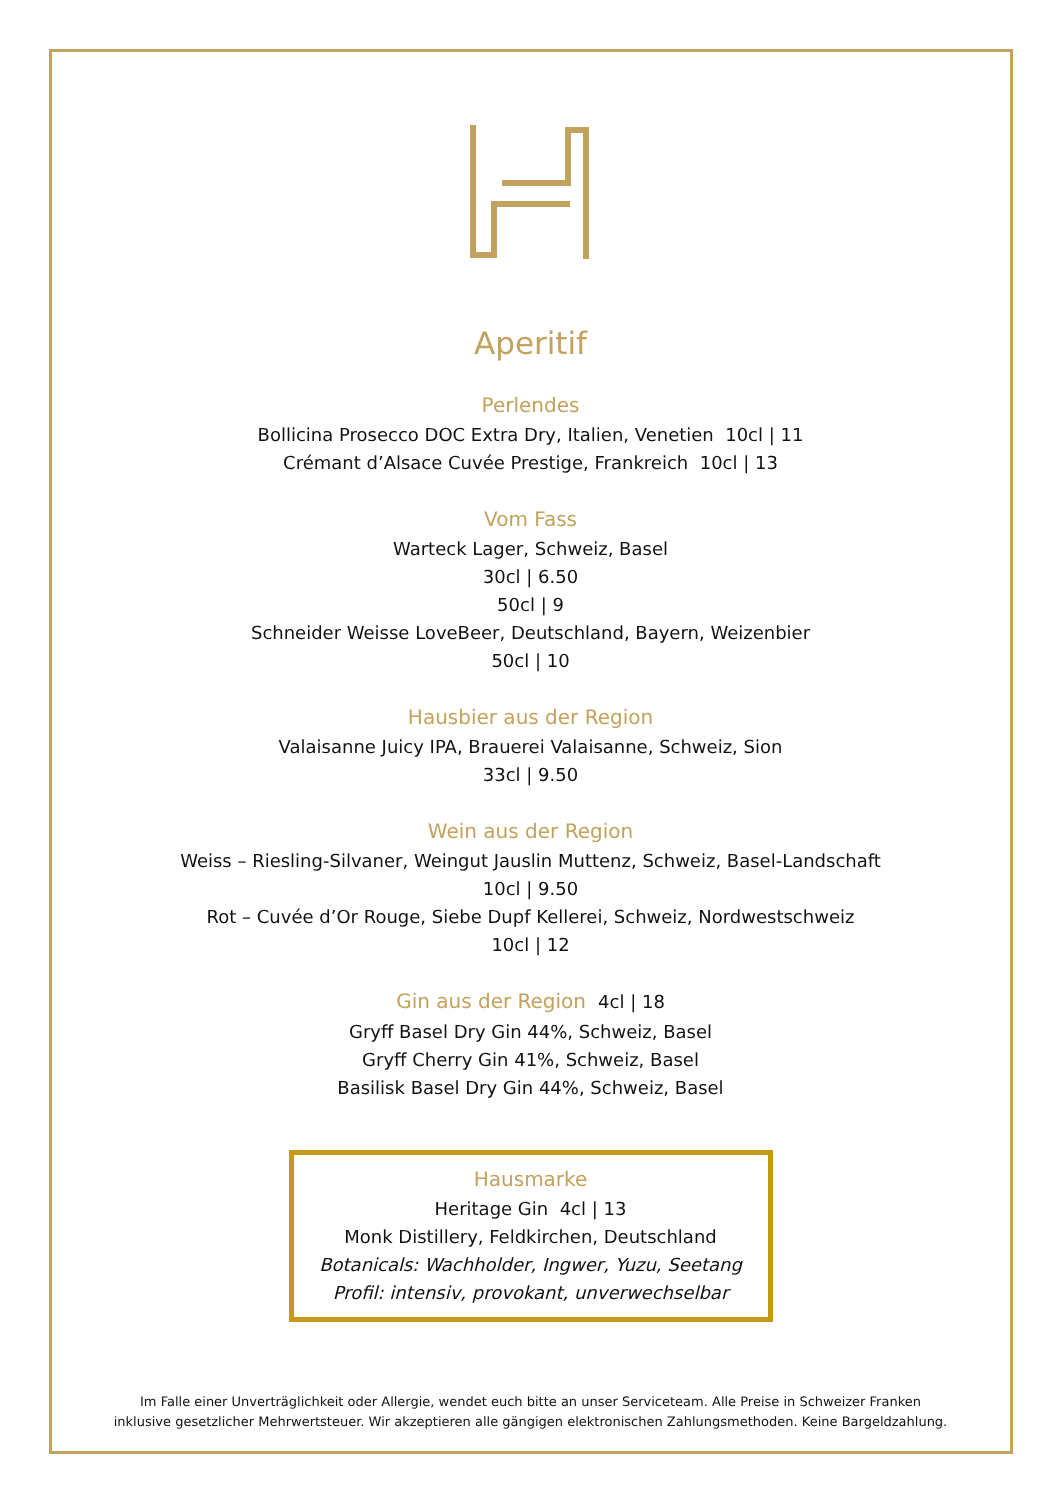Aperitif
Perlendes
Bollicina Prosecco DOC Extra Dry, Italien, Venetien 10cl | 11
Crémant d’Alsace Cuvée Prestige, Frankreich 10cl | 13
Vom Fass
Warteck Lager, Schweiz, Basel
30cl | 6.50
50cl | 9
Schneider Weisse LoveBeer, Deutschland, Bayern, Weizenbier
50cl | 10
Hausbier aus der Region
Valaisanne Juicy IPA, Brauerei Valaisanne, Schweiz, Sion
33cl | 9.50
Wein aus der Region
Weiss – Riesling-Silvaner, Weingut Jauslin Muttenz, Schweiz, Basel-Landschaft
10cl | 9.50
Rot – Cuvée d’Or Rouge, Siebe Dupf Kellerei, Schweiz, Nordwestschweiz
10cl | 12
Gin aus der Region 4cl | 18
Gryff Basel Dry Gin 44%, Schweiz, Basel
Gryff Cherry Gin 41%, Schweiz, Basel
Basilisk Basel Dry Gin 44%, Schweiz, Basel
Hausmarke
Heritage Gin 4cl | 13
Monk Distillery, Feldkirchen, Deutschland
Botanicals: Wachholder, Ingwer, Yuzu, Seetang
Profil: intensiv, provokant, unverwechselbar
Im Falle einer Unverträglichkeit oder Allergie, wendet euch bitte an unser Serviceteam. Alle Preise in Schweizer Franken
inklusive gesetzlicher Mehrwertsteuer. Wir akzeptieren alle gängigen elektronischen Zahlungsmethoden. Keine Bargeldzahlung.